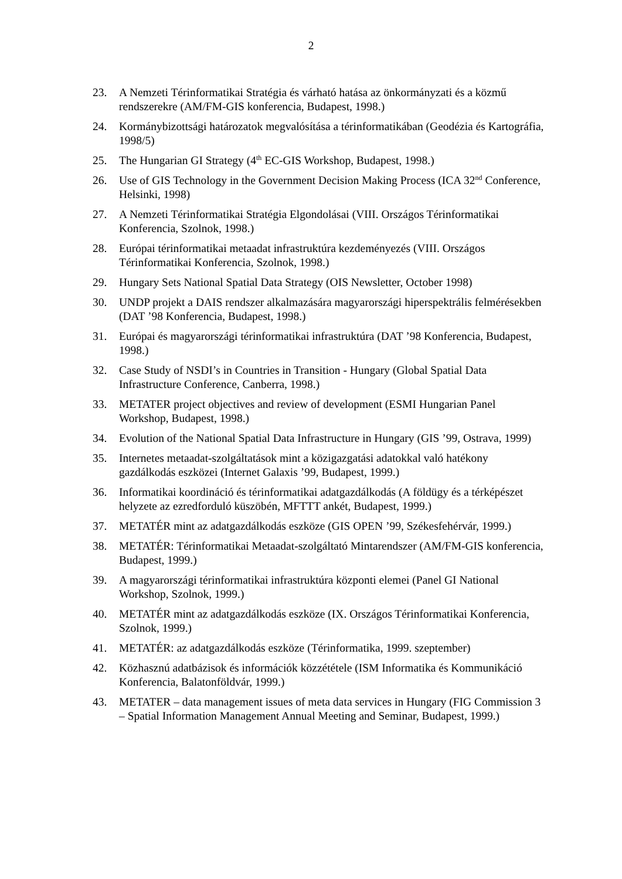2
23. A Nemzeti Térinformatikai Stratégia és várható hatása az önkormányzati és a közmű rendszerekre (AM/FM-GIS konferencia, Budapest, 1998.)
24. Kormánybizottsági határozatok megvalósítása a térinformatikában (Geodézia és Kartográfia, 1998/5)
25. The Hungarian GI Strategy (4<sup>th</sup> EC-GIS Workshop, Budapest, 1998.)
26. Use of GIS Technology in the Government Decision Making Process (ICA 32<sup>nd</sup> Conference, Helsinki, 1998)
27. A Nemzeti Térinformatikai Stratégia Elgondolásai (VIII. Országos Térinformatikai Konferencia, Szolnok, 1998.)
28. Európai térinformatikai metaadat infrastruktúra kezdeményezés (VIII. Országos Térinformatikai Konferencia, Szolnok, 1998.)
29. Hungary Sets National Spatial Data Strategy (OIS Newsletter, October 1998)
30. UNDP projekt a DAIS rendszer alkalmazására magyarországi hiperspektrális felmérésekben (DAT ’98 Konferencia, Budapest, 1998.)
31. Európai és magyarországi térinformatikai infrastruktúra (DAT ’98 Konferencia, Budapest, 1998.)
32. Case Study of NSDI’s in Countries in Transition - Hungary (Global Spatial Data Infrastructure Conference, Canberra, 1998.)
33. METATER project objectives and review of development (ESMI Hungarian Panel Workshop, Budapest, 1998.)
34. Evolution of the National Spatial Data Infrastructure in Hungary (GIS ’99, Ostrava, 1999)
35. Internetes metaadat-szolgáltatások mint a közigazgatási adatokkal való hatékony gazdálkodás eszközei (Internet Galaxis ’99, Budapest, 1999.)
36. Informatikai koordináció és térinformatikai adatgazdálkodás (A földügy és a térképészet helyzete az ezredforduló küszöbén, MFTTT ankét, Budapest, 1999.)
37. METATÉR mint az adatgazdálkodás eszköze (GIS OPEN ’99, Székesfehérvár, 1999.)
38. METATÉR: Térinformatikai Metaadat-szolgáltató Mintarendszer (AM/FM-GIS konferencia, Budapest, 1999.)
39. A magyarországi térinformatikai infrastruktúra központi elemei (Panel GI National Workshop, Szolnok, 1999.)
40. METATÉR mint az adatgazdálkodás eszköze (IX. Országos Térinformatikai Konferencia, Szolnok, 1999.)
41. METATÉR: az adatgazdálkodás eszköze (Térinformatika, 1999. szeptember)
42. Közhasznú adatbázisok és információk közzététele (ISM Informatika és Kommunikáció Konferencia, Balatonföldvár, 1999.)
43. METATER – data management issues of meta data services in Hungary (FIG Commission 3 – Spatial Information Management Annual Meeting and Seminar, Budapest, 1999.)